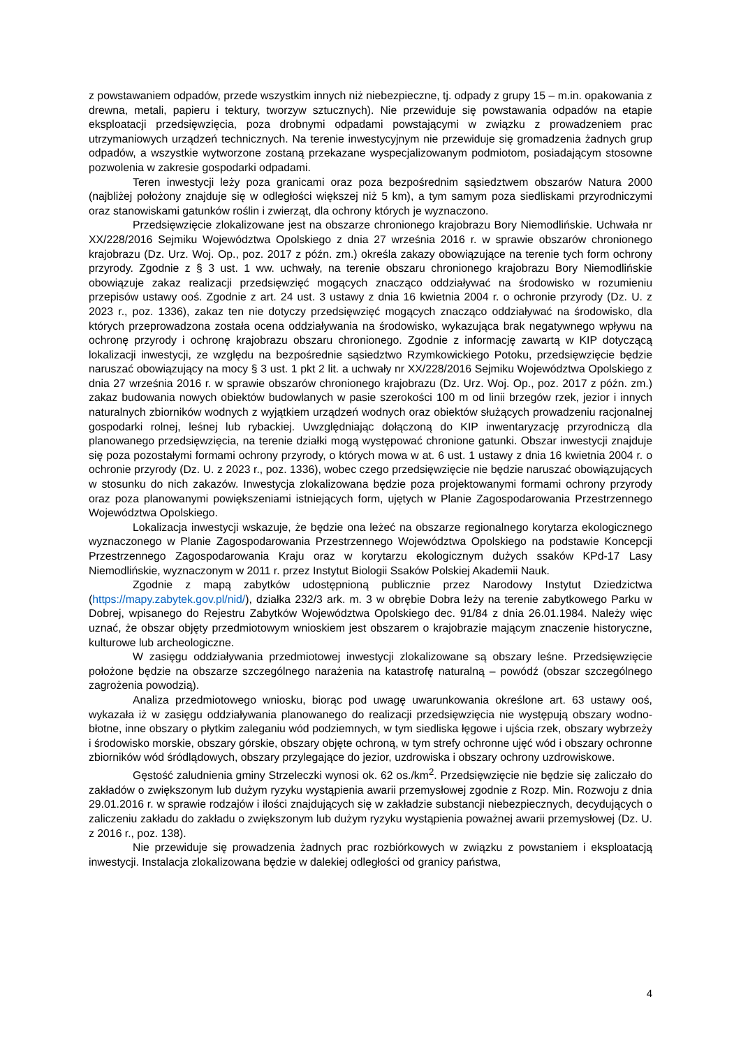z powstawaniem odpadów, przede wszystkim innych niż niebezpieczne, tj. odpady z grupy 15 – m.in. opakowania z drewna, metali, papieru i tektury, tworzyw sztucznych). Nie przewiduje się powstawania odpadów na etapie eksploatacji przedsięwzięcia, poza drobnymi odpadami powstającymi w związku z prowadzeniem prac utrzymaniowych urządzeń technicznych. Na terenie inwestycyjnym nie przewiduje się gromadzenia żadnych grup odpadów, a wszystkie wytworzone zostaną przekazane wyspecjalizowanym podmiotom, posiadającym stosowne pozwolenia w zakresie gospodarki odpadami.
Teren inwestycji leży poza granicami oraz poza bezpośrednim sąsiedztwem obszarów Natura 2000 (najbliżej położony znajduje się w odległości większej niż 5 km), a tym samym poza siedliskami przyrodniczymi oraz stanowiskami gatunków roślin i zwierząt, dla ochrony których je wyznaczono.
Przedsięwzięcie zlokalizowane jest na obszarze chronionego krajobrazu Bory Niemodlińskie. Uchwała nr XX/228/2016 Sejmiku Województwa Opolskiego z dnia 27 września 2016 r. w sprawie obszarów chronionego krajobrazu (Dz. Urz. Woj. Op., poz. 2017 z późn. zm.) określa zakazy obowiązujące na terenie tych form ochrony przyrody. Zgodnie z § 3 ust. 1 ww. uchwały, na terenie obszaru chronionego krajobrazu Bory Niemodlińskie obowiązuje zakaz realizacji przedsięwzięć mogących znacząco oddziaływać na środowisko w rozumieniu przepisów ustawy ooś. Zgodnie z art. 24 ust. 3 ustawy z dnia 16 kwietnia 2004 r. o ochronie przyrody (Dz. U. z 2023 r., poz. 1336), zakaz ten nie dotyczy przedsięwzięć mogących znacząco oddziaływać na środowisko, dla których przeprowadzona została ocena oddziaływania na środowisko, wykazująca brak negatywnego wpływu na ochronę przyrody i ochronę krajobrazu obszaru chronionego. Zgodnie z informację zawartą w KIP dotyczącą lokalizacji inwestycji, ze względu na bezpośrednie sąsiedztwo Rzymkowickiego Potoku, przedsięwzięcie będzie naruszać obowiązujący na mocy § 3 ust. 1 pkt 2 lit. a uchwały nr XX/228/2016 Sejmiku Województwa Opolskiego z dnia 27 września 2016 r. w sprawie obszarów chronionego krajobrazu (Dz. Urz. Woj. Op., poz. 2017 z późn. zm.) zakaz budowania nowych obiektów budowlanych w pasie szerokości 100 m od linii brzegów rzek, jezior i innych naturalnych zbiorników wodnych z wyjątkiem urządzeń wodnych oraz obiektów służących prowadzeniu racjonalnej gospodarki rolnej, leśnej lub rybackiej. Uwzględniając dołączoną do KIP inwentaryzację przyrodniczą dla planowanego przedsięwzięcia, na terenie działki mogą występować chronione gatunki. Obszar inwestycji znajduje się poza pozostałymi formami ochrony przyrody, o których mowa w at. 6 ust. 1 ustawy z dnia 16 kwietnia 2004 r. o ochronie przyrody (Dz. U. z 2023 r., poz. 1336), wobec czego przedsięwzięcie nie będzie naruszać obowiązujących w stosunku do nich zakazów. Inwestycja zlokalizowana będzie poza projektowanymi formami ochrony przyrody oraz poza planowanymi powiększeniami istniejących form, ujętych w Planie Zagospodarowania Przestrzennego Województwa Opolskiego.
Lokalizacja inwestycji wskazuje, że będzie ona leżeć na obszarze regionalnego korytarza ekologicznego wyznaczonego w Planie Zagospodarowania Przestrzennego Województwa Opolskiego na podstawie Koncepcji Przestrzennego Zagospodarowania Kraju oraz w korytarzu ekologicznym dużych ssaków KPd-17 Lasy Niemodlińskie, wyznaczonym w 2011 r. przez Instytut Biologii Ssaków Polskiej Akademii Nauk.
Zgodnie z mapą zabytków udostępnioną publicznie przez Narodowy Instytut Dziedzictwa (https://mapy.zabytek.gov.pl/nid/), działka 232/3 ark. m. 3 w obrębie Dobra leży na terenie zabytkowego Parku w Dobrej, wpisanego do Rejestru Zabytków Województwa Opolskiego dec. 91/84 z dnia 26.01.1984. Należy więc uznać, że obszar objęty przedmiotowym wnioskiem jest obszarem o krajobrazie mającym znaczenie historyczne, kulturowe lub archeologiczne.
W zasięgu oddziaływania przedmiotowej inwestycji zlokalizowane są obszary leśne. Przedsięwzięcie położone będzie na obszarze szczególnego narażenia na katastrofę naturalną – powódź (obszar szczególnego zagrożenia powodzią).
Analiza przedmiotowego wniosku, biorąc pod uwagę uwarunkowania określone art. 63 ustawy ooś, wykazała iż w zasięgu oddziaływania planowanego do realizacji przedsięwzięcia nie występują obszary wodno-błotne, inne obszary o płytkim zaleganiu wód podziemnych, w tym siedliska łęgowe i ujścia rzek, obszary wybrzeży i środowisko morskie, obszary górskie, obszary objęte ochroną, w tym strefy ochronne ujęć wód i obszary ochronne zbiorników wód śródlądowych, obszary przylegające do jezior, uzdrowiska i obszary ochrony uzdrowiskowe.
Gęstość zaludnienia gminy Strzeleczki wynosi ok. 62 os./km<sup>2</sup>. Przedsięwzięcie nie będzie się zaliczało do zakładów o zwiększonym lub dużym ryzyku wystąpienia awarii przemysłowej zgodnie z Rozp. Min. Rozwoju z dnia 29.01.2016 r. w sprawie rodzajów i ilości znajdujących się w zakładzie substancji niebezpiecznych, decydujących o zaliczeniu zakładu do zakładu o zwiększonym lub dużym ryzyku wystąpienia poważnej awarii przemysłowej (Dz. U. z 2016 r., poz. 138).
Nie przewiduje się prowadzenia żadnych prac rozbiórkowych w związku z powstaniem i eksploatacją inwestycji. Instalacja zlokalizowana będzie w dalekiej odległości od granicy państwa,
4